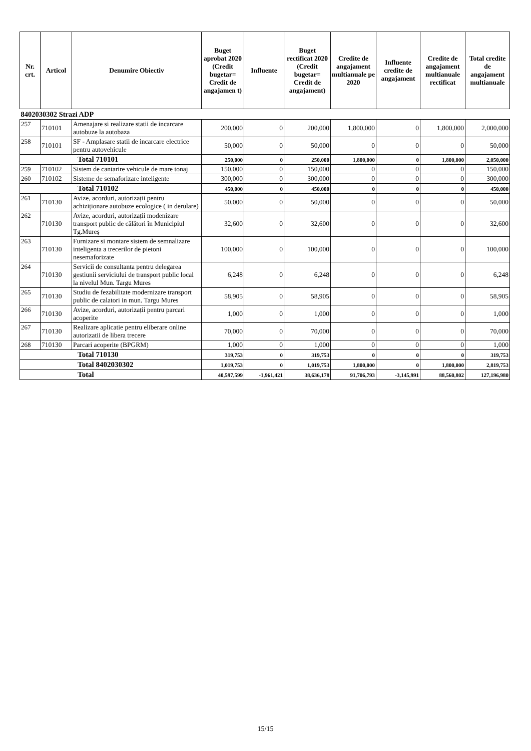| Nr. crt. | Articol | Denumire Obiectiv | Buget aprobat 2020 (Credit bugetar= Credit de angajamen t) | Influente | Buget rectificat 2020 (Credit bugetar= Credit de angajament) | Credite de angajament multianuale pe 2020 | Influente credite de angajament | Credite de angajament multianuale rectificat | Total credite de angajament multianuale |
| --- | --- | --- | --- | --- | --- | --- | --- | --- | --- |
| 8402030302 Strazi ADP | | | | | | | | | |
| 257 | 710101 | Amenajare si realizare statii de incarcare autobuze la autobaza | 200,000 | 0 | 200,000 | 1,800,000 | 0 | 1,800,000 | 2,000,000 |
| 258 | 710101 | SF - Amplasare statii de incarcare electrice pentru autovehicule | 50,000 | 0 | 50,000 | 0 | 0 | 0 | 50,000 |
| Total 710101 | | | 250,000 | 0 | 250,000 | 1,800,000 | 0 | 1,800,000 | 2,050,000 |
| 259 | 710102 | Sistem de cantarire vehicule de mare tonaj | 150,000 | 0 | 150,000 | 0 | 0 | 0 | 150,000 |
| 260 | 710102 | Sisteme de semaforizare inteligente | 300,000 | 0 | 300,000 | 0 | 0 | 0 | 300,000 |
| Total 710102 | | | 450,000 | 0 | 450,000 | 0 | 0 | 0 | 450,000 |
| 261 | 710130 | Avize, acorduri, autorizații pentru achiziționare autobuze ecologice ( in derulare) | 50,000 | 0 | 50,000 | 0 | 0 | 0 | 50,000 |
| 262 | 710130 | Avize, acorduri, autorizații modenizare transport public de călători în Municipiul Tg.Mureș | 32,600 | 0 | 32,600 | 0 | 0 | 0 | 32,600 |
| 263 | 710130 | Furnizare si montare sistem de semnalizare inteligenta a trecerilor de pietoni nesemaforizate | 100,000 | 0 | 100,000 | 0 | 0 | 0 | 100,000 |
| 264 | 710130 | Servicii de consultanta pentru delegarea gestiunii serviciului de transport public local la nivelul Mun. Targu Mures | 6,248 | 0 | 6,248 | 0 | 0 | 0 | 6,248 |
| 265 | 710130 | Studiu de fezabilitate modernizare transport public de calatori in mun. Targu Mures | 58,905 | 0 | 58,905 | 0 | 0 | 0 | 58,905 |
| 266 | 710130 | Avize, acorduri, autorizații pentru parcari acoperite | 1,000 | 0 | 1,000 | 0 | 0 | 0 | 1,000 |
| 267 | 710130 | Realizare aplicatie pentru eliberare online autorizatii de libera trecere | 70,000 | 0 | 70,000 | 0 | 0 | 0 | 70,000 |
| 268 | 710130 | Parcari acoperite (BPGRM) | 1,000 | 0 | 1,000 | 0 | 0 | 0 | 1,000 |
| Total 710130 | | | 319,753 | 0 | 319,753 | 0 | 0 | 0 | 319,753 |
| Total 8402030302 | | | 1,019,753 | 0 | 1,019,753 | 1,800,000 | 0 | 1,800,000 | 2,819,753 |
| Total | | | 40,597,599 | -1,961,421 | 38,636,178 | 91,706,793 | -3,145,991 | 88,560,802 | 127,196,980 |
15/15